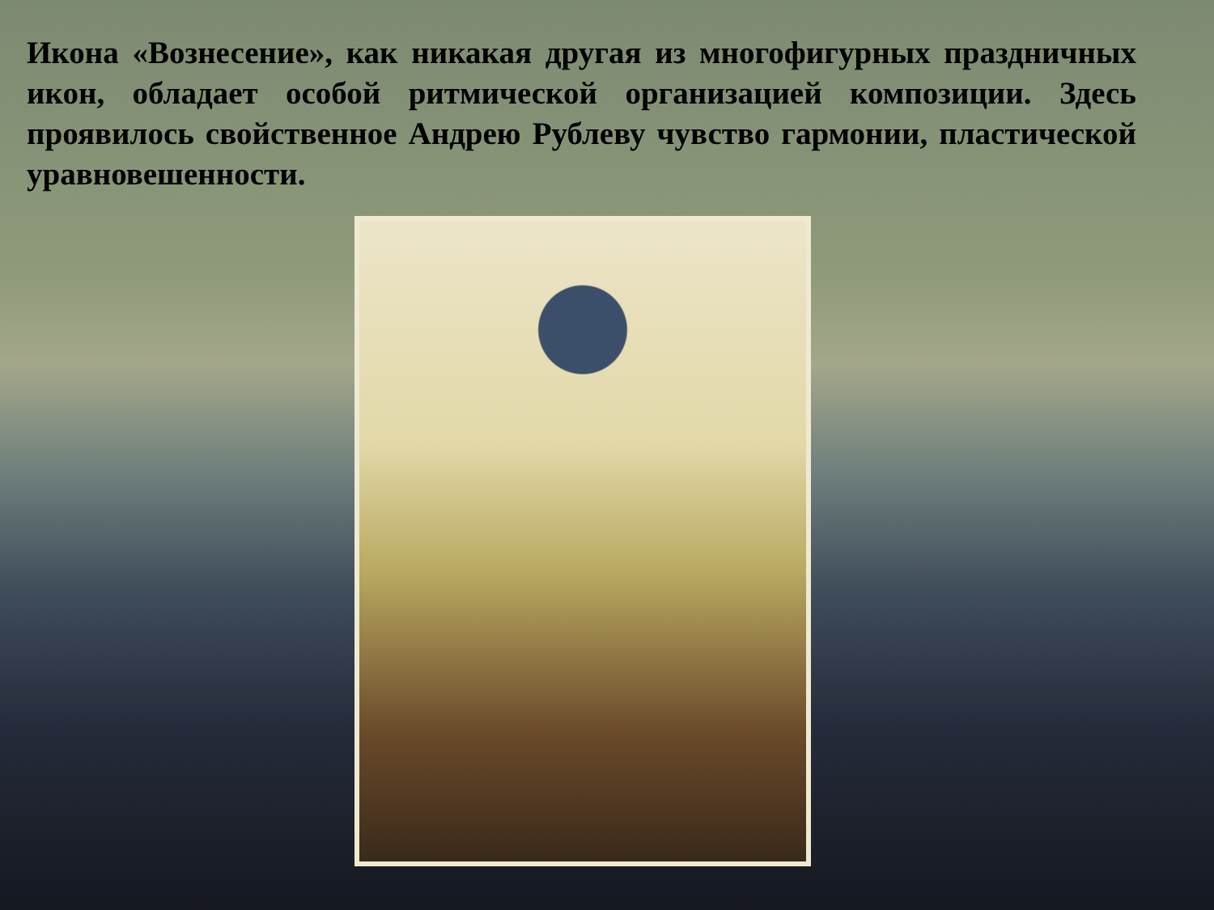Икона «Вознесение», как никакая другая из многофигурных праздничных икон, обладает особой ритмической организацией композиции. Здесь проявилось свойственное Андрею Рублеву чувство гармонии, пластической уравновешенности.